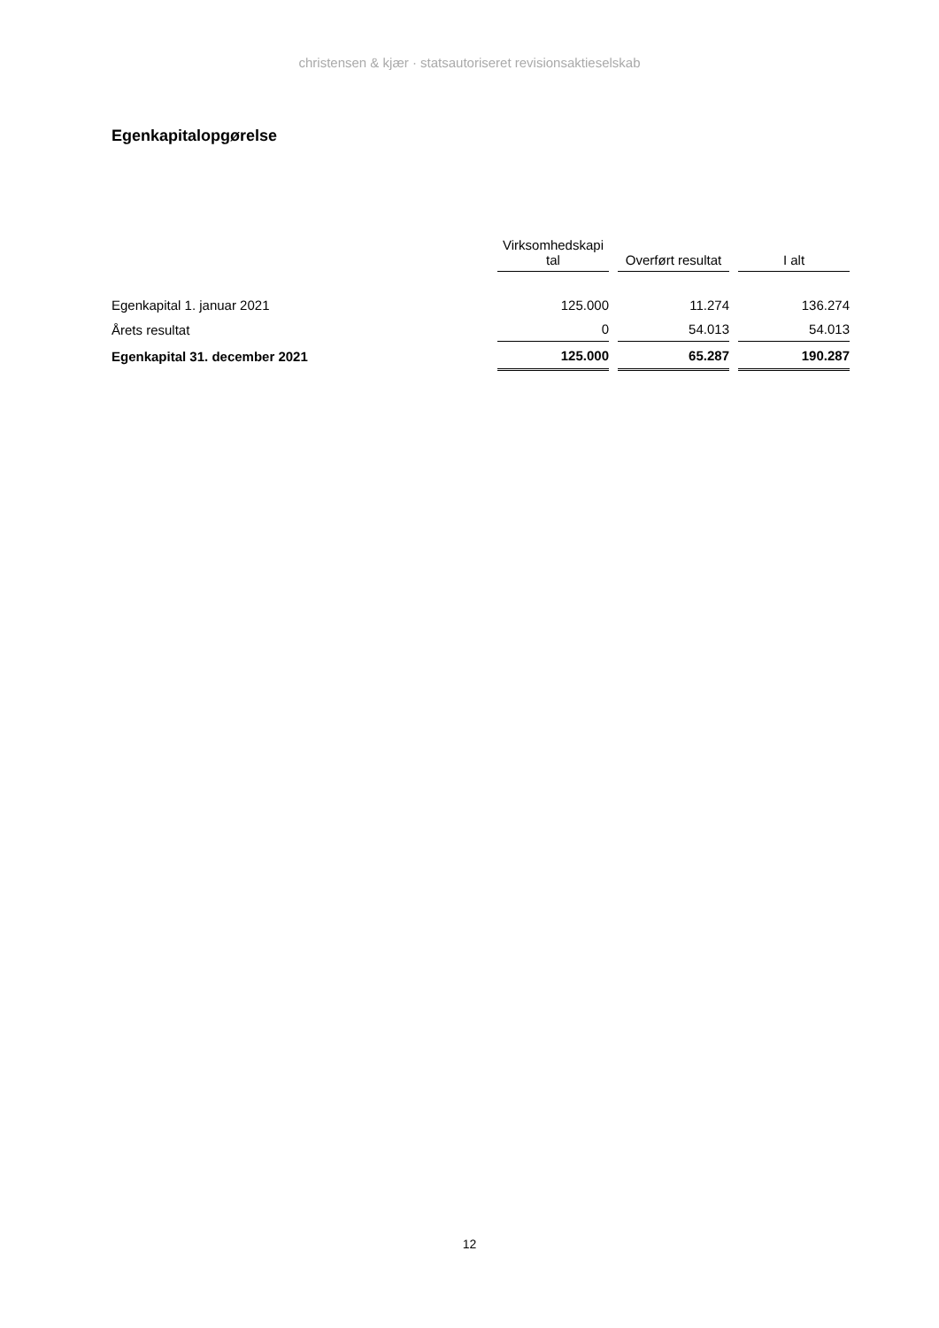christensen & kjær · statsautoriseret revisionsaktieselskab
Egenkapitalopgørelse
| | Virksomhedskapi tal | | Overført resultat | | I alt |
| --- | --- | --- | --- | --- | --- |
| Egenkapital 1. januar 2021 | 125.000 | | 11.274 | | 136.274 |
| Årets resultat | 0 | | 54.013 | | 54.013 |
| Egenkapital 31. december 2021 | 125.000 | | 65.287 | | 190.287 |
12